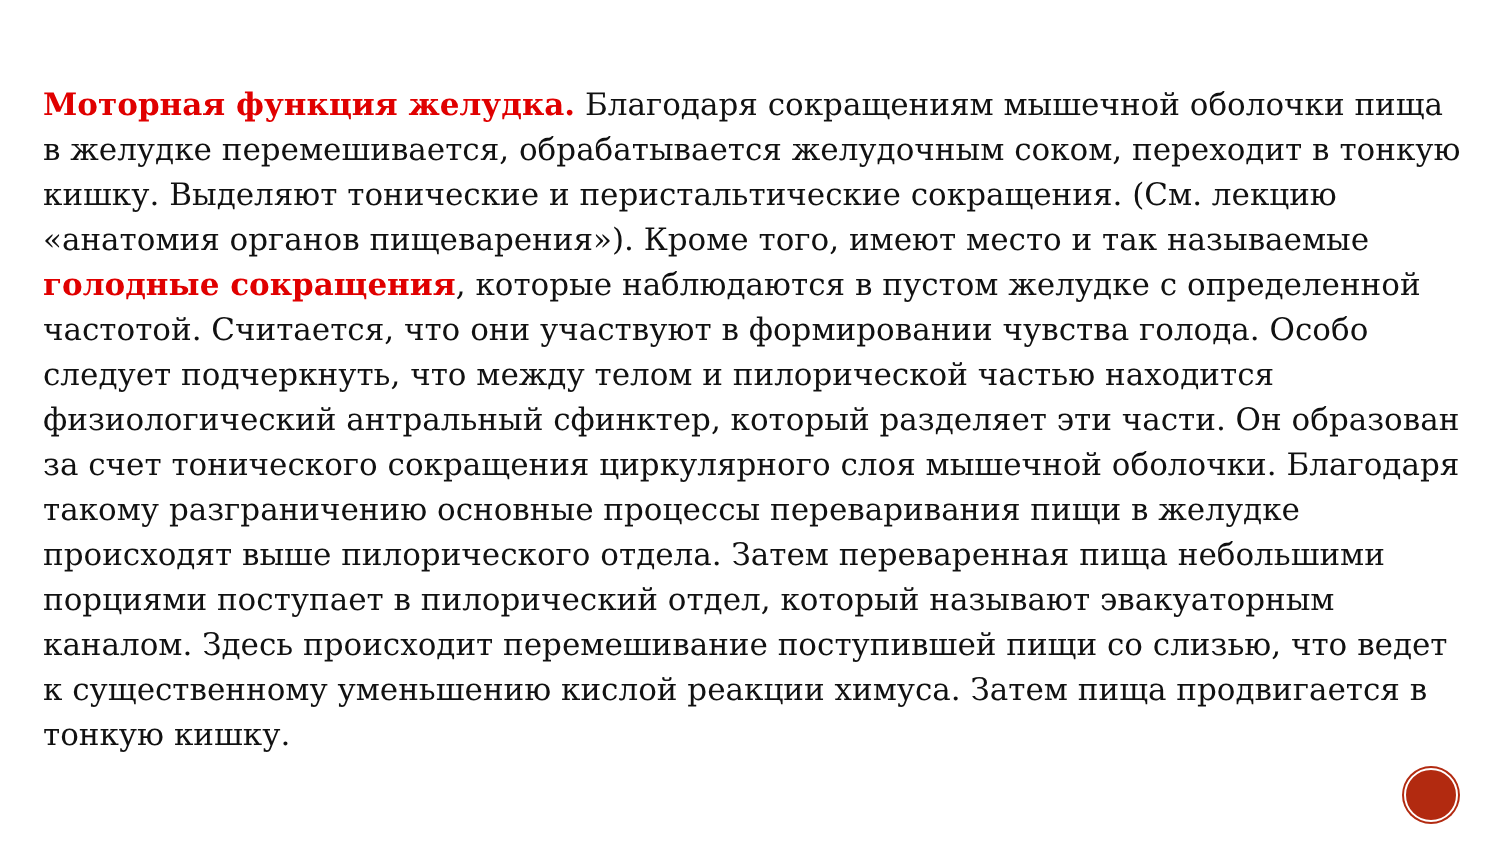Моторная функция желудка. Благодаря сокращениям мышечной оболочки пища в желудке перемешивается, обрабатывается желудочным соком, переходит в тонкую кишку. Выделяют тонические и перистальтические сокращения. (См. лекцию «анатомия органов пищеварения»). Кроме того, имеют место и так называемые голодные сокращения, которые наблюдаются в пустом желудке с определенной частотой. Считается, что они участвуют в формировании чувства голода. Особо следует подчеркнуть, что между телом и пилорической частью находится физиологический антральный сфинктер, который разделяет эти части. Он образован за счет тонического сокращения циркулярного слоя мышечной оболочки. Благодаря такому разграничению основные процессы переваривания пищи в желудке происходят выше пилорического отдела. Затем переваренная пища небольшими порциями поступает в пилорический отдел, который называют эвакуаторным каналом. Здесь происходит перемешивание поступившей пищи со слизью, что ведет к существенному уменьшению кислой реакции химуса. Затем пища продвигается в тонкую кишку.